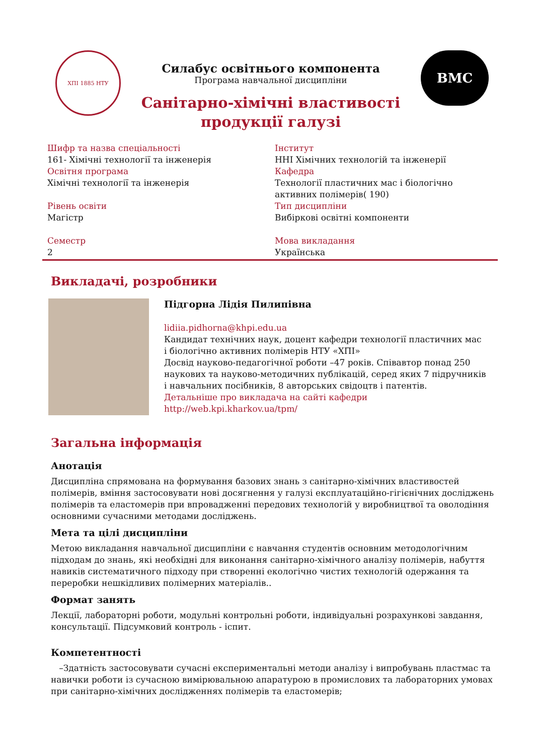ХПІ 1885 НТУ
Силабус освітнього компонента
Програма навчальної дисципліни
Санітарно-хімічні властивості
продукції галузі
BMC
Шифр та назва спеціальності
161- Хімічні технології та інженерія
Освітня програма
Хімічні технології та інженерія
Рівень освіти
Магістр
Семестр
2
Інститут
ННІ Хімічних технологій та інженерії
Кафедра
Технології пластичних мас і біологічно активних полімерів( 190)
Тип дисципліни
Вибіркові освітні компоненти
Мова викладання
Українська
Викладачі, розробники
Підгорна Лідія Пилипівна
lidiia.pidhorna@khpi.edu.ua
Кандидат технічних наук, доцент кафедри технології пластичних мас і біологічно активних полімерів НТУ «ХПІ»
Досвід науково-педагогічної роботи –47 років. Співавтор понад 250 наукових та науково-методичних публікацій, серед яких 7 підручників і навчальних посібників, 8 авторських свідоцтв і патентів.
Детальніше про викладача на сайті кафедри
http://web.kpi.kharkov.ua/tpm/
Загальна інформація
Анотація
Дисципліна спрямована на формування базових знань з санітарно-хімічних властивостей полімерів, вміння застосовувати нові досягнення у галузі експлуатаційно-гігієнічних досліджень полімерів та еластомерів при впровадженні передових технологій у виробництвої та оволодіння основними сучасними методами досліджень.
Мета та цілі дисципліни
Метою викладання навчальної дисципліни є навчання студентів основним методологічним підходам до знань, які необхідні для виконання санітарно-хімічного аналізу полімерів, набуття навиків систематичного підходу при створенні екологічно чистих технологій одержання та переробки нешкідливих полімерних матеріалів..
Формат занять
Лекції, лабораторні роботи, модульні контрольні роботи, індивідуальні розрахункові завдання, консультації. Підсумковий контроль - іспит.
Компетентності
–Здатність застосовувати сучасні експериментальні методи аналізу і випробувань пластмас та навички роботи із сучасною вимірювальною апаратурою в промислових та лабораторних умовах при санітарно-хімічних дослідженнях полімерів та еластомерів;